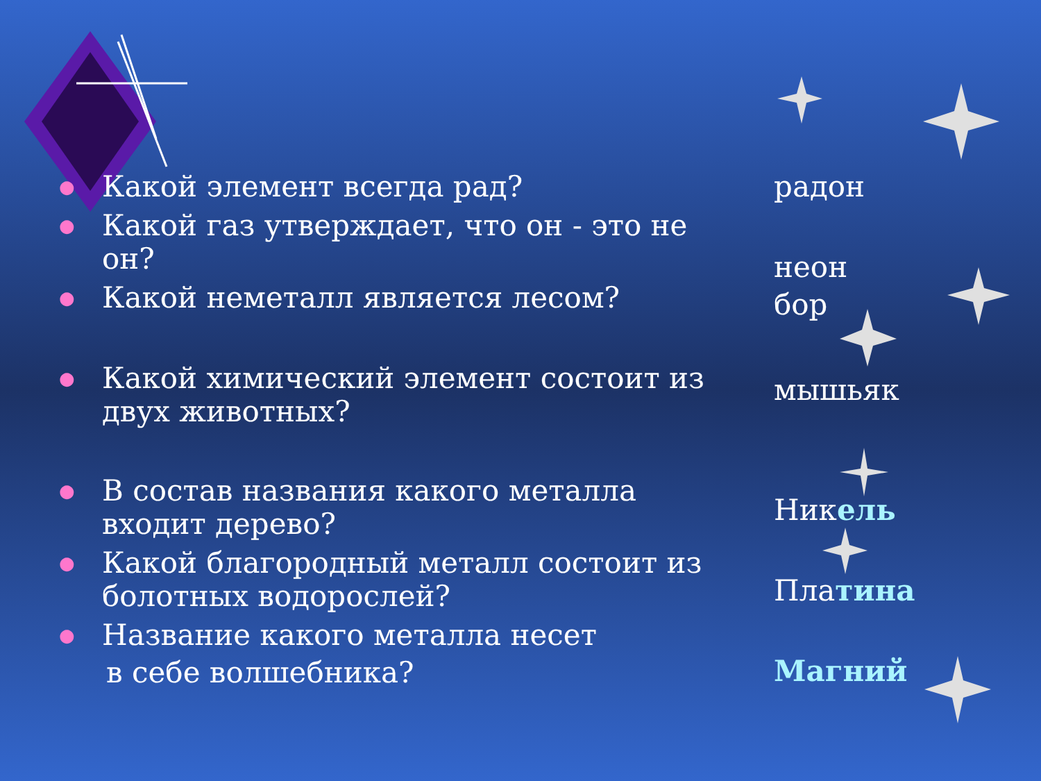● Какой элемент всегда рад?
● Какой газ утверждает, что он - это не он?
● Какой неметалл является лесом?
● Какой химический элемент состоит из двух животных?
● В состав названия какого металла входит дерево?
● Какой благородный металл состоит из болотных водорослей?
● Название какого металла несет
в себе волшебника?
радон
неон
бор
мышьяк
Никель
Платина
Магний